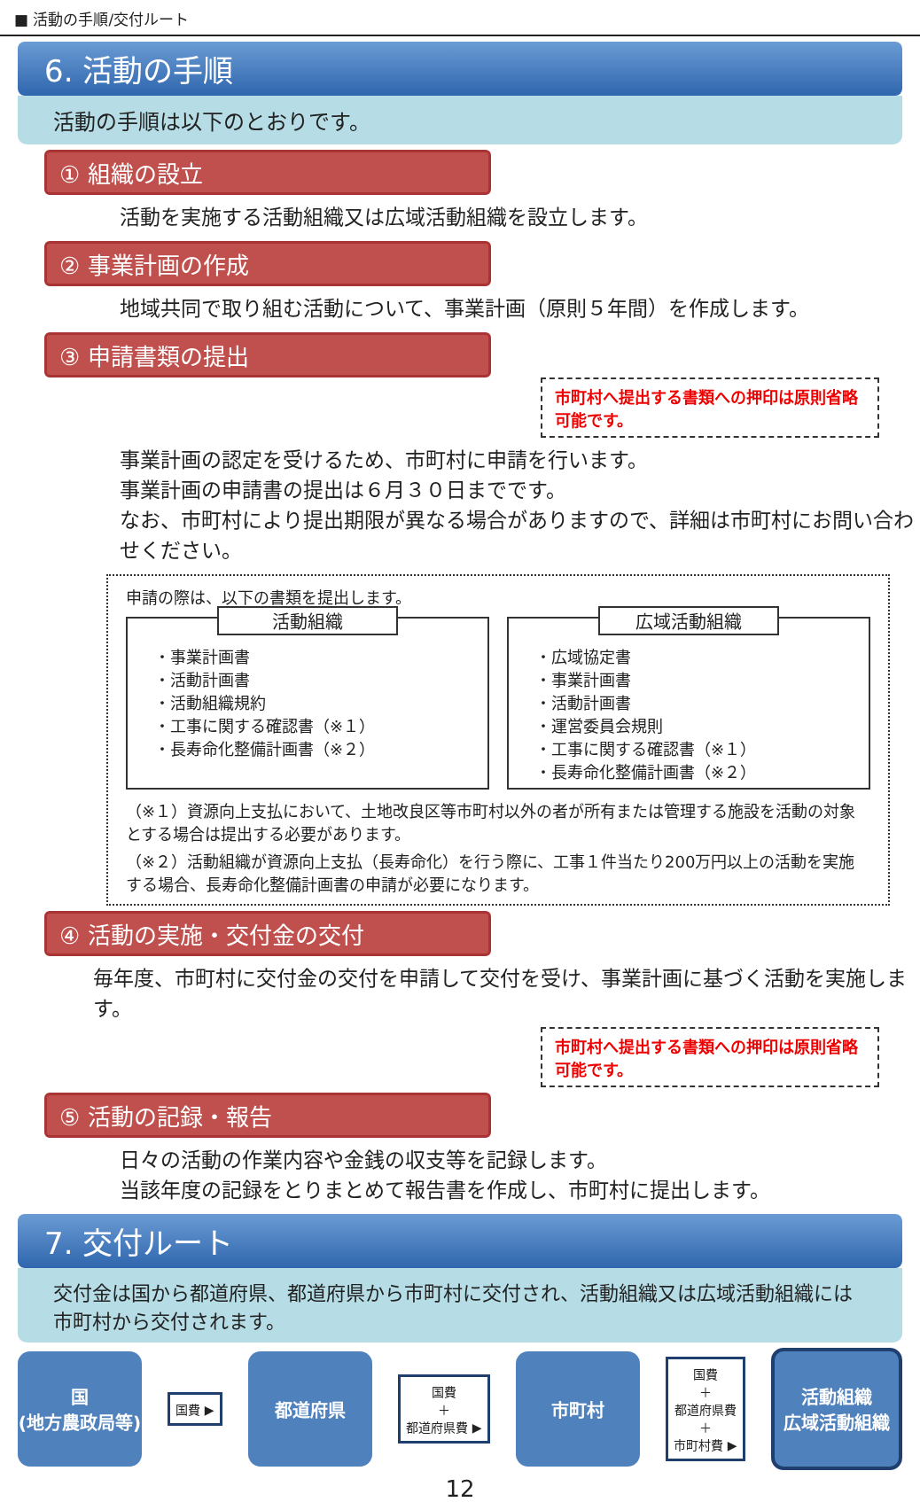■ 活動の手順/交付ルート
6. 活動の手順
活動の手順は以下のとおりです。
① 組織の設立
活動を実施する活動組織又は広域活動組織を設立します。
② 事業計画の作成
地域共同で取り組む活動について、事業計画（原則５年間）を作成します。
③ 申請書類の提出
市町村へ提出する書類への押印は原則省略可能です。
事業計画の認定を受けるため、市町村に申請を行います。
事業計画の申請書の提出は６月３０日までです。
なお、市町村により提出期限が異なる場合がありますので、詳細は市町村にお問い合わせください。
申請の際は、以下の書類を提出します。
活動組織
・事業計画書
・活動計画書
・活動組織規約
・工事に関する確認書（※１）
・長寿命化整備計画書（※２）
広域活動組織
・広域協定書
・事業計画書
・活動計画書
・運営委員会規則
・工事に関する確認書（※１）
・長寿命化整備計画書（※２）
（※１）資源向上支払において、土地改良区等市町村以外の者が所有または管理する施設を活動の対象とする場合は提出する必要があります。
（※２）活動組織が資源向上支払（長寿命化）を行う際に、工事１件当たり200万円以上の活動を実施する場合、長寿命化整備計画書の申請が必要になります。
④ 活動の実施・交付金の交付
毎年度、市町村に交付金の交付を申請して交付を受け、事業計画に基づく活動を実施します。
市町村へ提出する書類への押印は原則省略可能です。
⑤ 活動の記録・報告
日々の活動の作業内容や金銭の収支等を記録します。
当該年度の記録をとりまとめて報告書を作成し、市町村に提出します。
7. 交付ルート
交付金は国から都道府県、都道府県から市町村に交付され、活動組織又は広域活動組織には市町村から交付されます。
国
(地方農政局等)
国費 ▶
都道府県
国費
＋
都道府県費 ▶
市町村
国費
＋
都道府県費
＋
市町村費 ▶
活動組織
広域活動組織
12